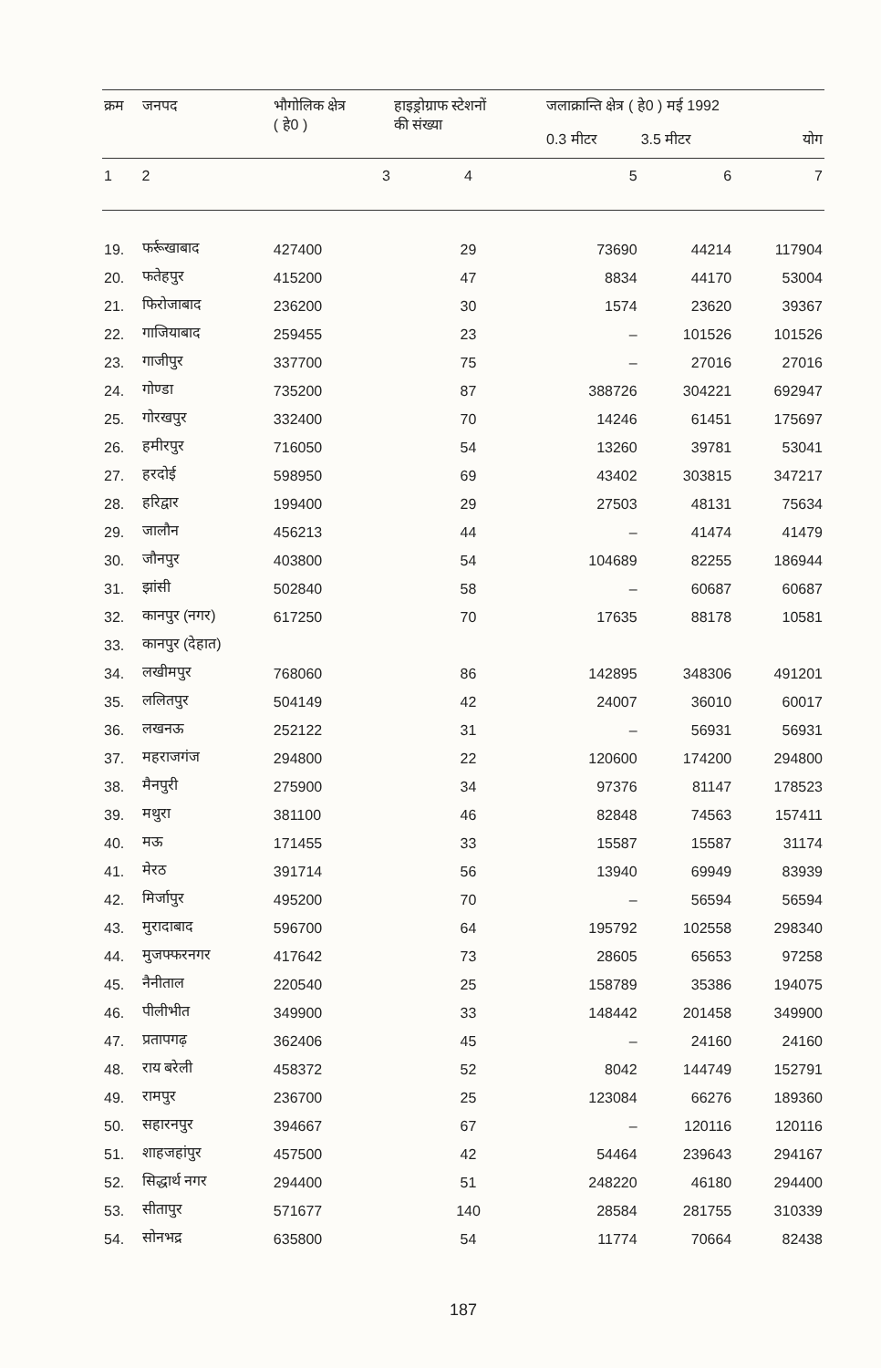| क्रम | जनपद | भौगोलिक क्षेत्र ( हे0 ) | हाइड्रोग्राफ स्टेशनों की संख्या | जलाक्रान्ति क्षेत्र ( हे0 ) मई 1992 | | |
| --- | --- | --- | --- | --- | --- | --- |
| | | | | 0.3 मीटर | 3.5 मीटर | योग |
| 1 | 2 | 3 | 4 | 5 | 6 | 7 |
| 19. | फर्रूखाबाद | 427400 | 29 | 73690 | 44214 | 117904 |
| 20. | फतेहपुर | 415200 | 47 | 8834 | 44170 | 53004 |
| 21. | फिरोजाबाद | 236200 | 30 | 1574 | 23620 | 39367 |
| 22. | गाजियाबाद | 259455 | 23 | – | 101526 | 101526 |
| 23. | गाजीपुर | 337700 | 75 | – | 27016 | 27016 |
| 24. | गोण्डा | 735200 | 87 | 388726 | 304221 | 692947 |
| 25. | गोरखपुर | 332400 | 70 | 14246 | 61451 | 175697 |
| 26. | हमीरपुर | 716050 | 54 | 13260 | 39781 | 53041 |
| 27. | हरदोई | 598950 | 69 | 43402 | 303815 | 347217 |
| 28. | हरिद्वार | 199400 | 29 | 27503 | 48131 | 75634 |
| 29. | जालौन | 456213 | 44 | – | 41474 | 41479 |
| 30. | जौनपुर | 403800 | 54 | 104689 | 82255 | 186944 |
| 31. | झांसी | 502840 | 58 | – | 60687 | 60687 |
| 32. | कानपुर (नगर) | 617250 | 70 | 17635 | 88178 | 10581 |
| 33. | कानपुर (देहात) | | | | | |
| 34. | लखीमपुर | 768060 | 86 | 142895 | 348306 | 491201 |
| 35. | ललितपुर | 504149 | 42 | 24007 | 36010 | 60017 |
| 36. | लखनऊ | 252122 | 31 | – | 56931 | 56931 |
| 37. | महराजगंज | 294800 | 22 | 120600 | 174200 | 294800 |
| 38. | मैनपुरी | 275900 | 34 | 97376 | 81147 | 178523 |
| 39. | मथुरा | 381100 | 46 | 82848 | 74563 | 157411 |
| 40. | मऊ | 171455 | 33 | 15587 | 15587 | 31174 |
| 41. | मेरठ | 391714 | 56 | 13940 | 69949 | 83939 |
| 42. | मिर्जापुर | 495200 | 70 | – | 56594 | 56594 |
| 43. | मुरादाबाद | 596700 | 64 | 195792 | 102558 | 298340 |
| 44. | मुजफ्फरनगर | 417642 | 73 | 28605 | 65653 | 97258 |
| 45. | नैनीताल | 220540 | 25 | 158789 | 35386 | 194075 |
| 46. | पीलीभीत | 349900 | 33 | 148442 | 201458 | 349900 |
| 47. | प्रतापगढ़ | 362406 | 45 | – | 24160 | 24160 |
| 48. | राय बरेली | 458372 | 52 | 8042 | 144749 | 152791 |
| 49. | रामपुर | 236700 | 25 | 123084 | 66276 | 189360 |
| 50. | सहारनपुर | 394667 | 67 | – | 120116 | 120116 |
| 51. | शाहजहांपुर | 457500 | 42 | 54464 | 239643 | 294167 |
| 52. | सिद्धार्थ नगर | 294400 | 51 | 248220 | 46180 | 294400 |
| 53. | सीतापुर | 571677 | 140 | 28584 | 281755 | 310339 |
| 54. | सोनभद्र | 635800 | 54 | 11774 | 70664 | 82438 |
187